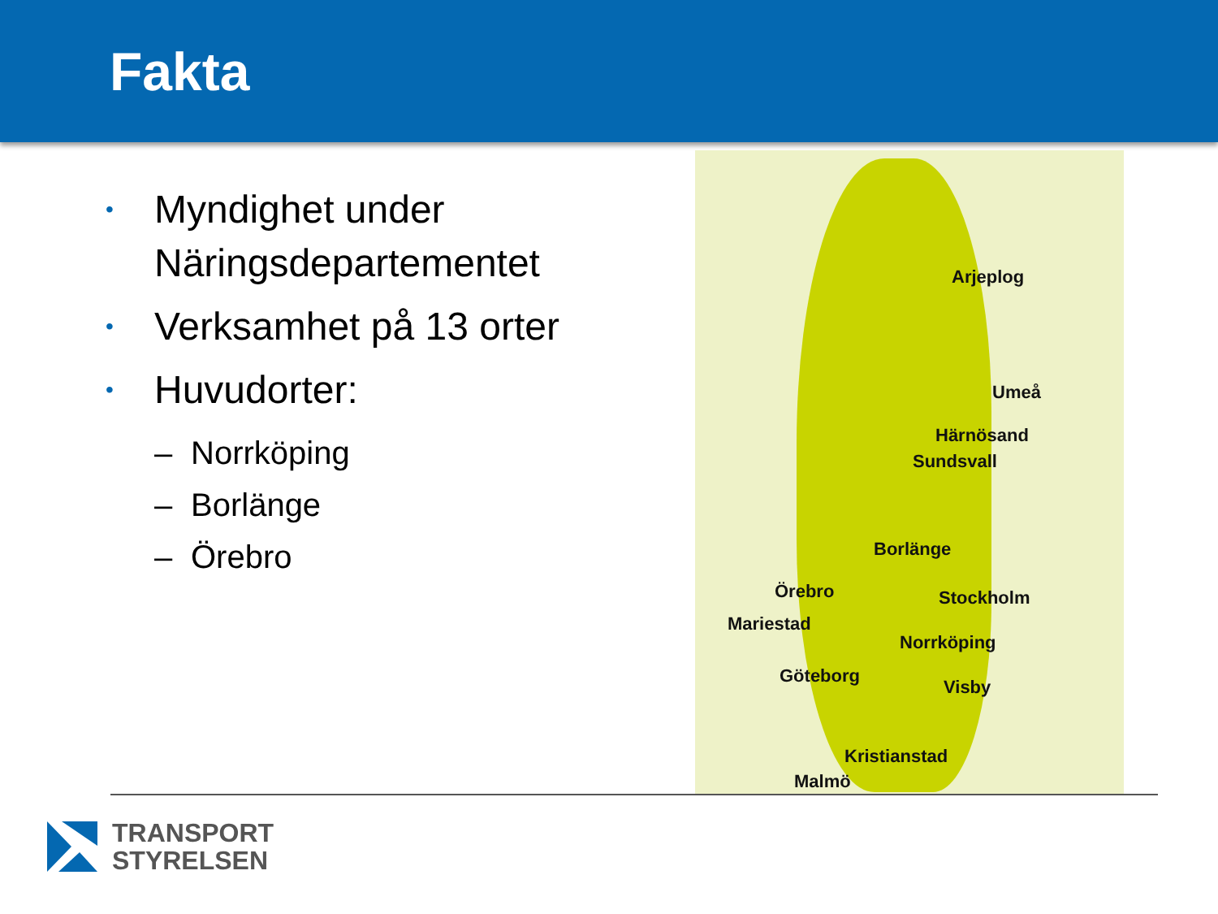Fakta
• Myndighet under
Näringsdepartementet
• Verksamhet på 13 orter
• Huvudorter:
– Norrköping
– Borlänge
– Örebro
Arjeplog
Umeå
Härnösand
Sundsvall
Borlänge
Örebro Stockholm
Mariestad
Norrköping
Göteborg
Visby
Kristianstad
Malmö
TRANSPORT
STYRELSEN